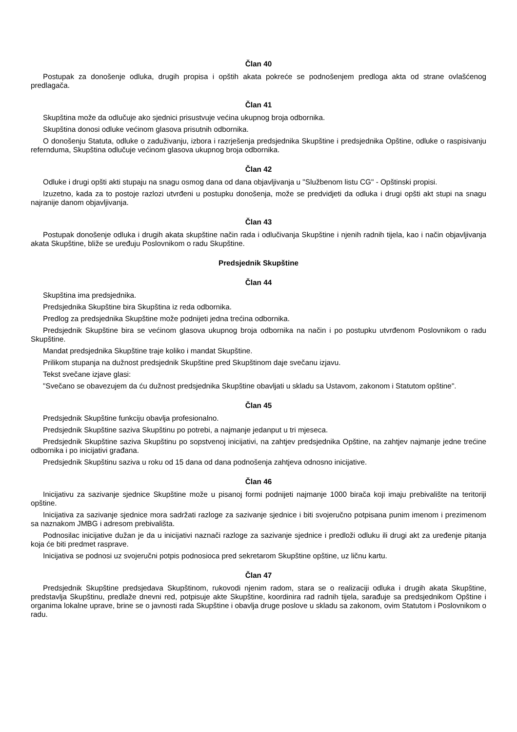Član 40
Postupak za donošenje odluka, drugih propisa i opštih akata pokreće se podnošenjem predloga akta od strane ovlašćenog predlagača.
Član 41
Skupština može da odlučuje ako sjednici prisustvuje većina ukupnog broja odbornika.
Skupština donosi odluke većinom glasova prisutnih odbornika.
O donošenju Statuta, odluke o zaduživanju, izbora i razrješenja predsjednika Skupštine i predsjednika Opštine, odluke o raspisivanju refernduma, Skupština odlučuje većinom glasova ukupnog broja odbornika.
Član 42
Odluke i drugi opšti akti stupaju na snagu osmog dana od dana objavljivanja u "Službenom listu CG" - Opštinski propisi.
Izuzetno, kada za to postoje razlozi utvrđeni u postupku donošenja, može se predvidjeti da odluka i drugi opšti akt stupi na snagu najranije danom objavljivanja.
Član 43
Postupak donošenje odluka i drugih akata skupštine način rada i odlučivanja Skupštine i njenih radnih tijela, kao i način objavljivanja akata Skupštine, bliže se uređuju Poslovnikom o radu Skupštine.
Predsjednik Skupštine
Član 44
Skupština ima predsjednika.
Predsjednika Skupštine bira Skupština iz reda odbornika.
Predlog za predsjednika Skupštine može podnijeti jedna trećina odbornika.
Predsjednik Skupštine bira se većinom glasova ukupnog broja odbornika na način i po postupku utvrđenom Poslovnikom o radu Skupštine.
Mandat predsjednika Skupštine traje koliko i mandat Skupštine.
Prilikom stupanja na dužnost predsjednik Skupštine pred Skupštinom daje svečanu izjavu.
Tekst svečane izjave glasi:
"Svečano se obavezujem da ću dužnost predsjednika Skupštine obavljati u skladu sa Ustavom, zakonom i Statutom opštine".
Član 45
Predsjednik Skupštine funkciju obavlja profesionalno.
Predsjednik Skupštine saziva Skupštinu po potrebi, a najmanje jedanput u tri mjeseca.
Predsjednik Skupštine saziva Skupštinu po sopstvenoj inicijativi, na zahtjev predsjednika Opštine, na zahtjev najmanje jedne trećine odbornika i po inicijativi građana.
Predsjednik Skupštinu saziva u roku od 15 dana od dana podnošenja zahtjeva odnosno inicijative.
Član 46
Inicijativu za sazivanje sjednice Skupštine može u pisanoj formi podnijeti najmanje 1000 birača koji imaju prebivalište na teritoriji opštine.
Inicijativa za sazivanje sjednice mora sadržati razloge za sazivanje sjednice i biti svojeručno potpisana punim imenom i prezimenom sa naznakom JMBG i adresom prebivališta.
Podnosilac inicijative dužan je da u inicijativi naznači razloge za sazivanje sjednice i predloži odluku ili drugi akt za uređenje pitanja koja će biti predmet rasprave.
Inicijativa se podnosi uz svojeručni potpis podnosioca pred sekretarom Skupštine opštine, uz ličnu kartu.
Član 47
Predsjednik Skupštine predsjedava Skupštinom, rukovodi njenim radom, stara se o realizaciji odluka i drugih akata Skupštine, predstavlja Skupštinu, predlaže dnevni red, potpisuje akte Skupštine, koordinira rad radnih tijela, sarađuje sa predsjednikom Opštine i organima lokalne uprave, brine se o javnosti rada Skupštine i obavlja druge poslove u skladu sa zakonom, ovim Statutom i Poslovnikom o radu.